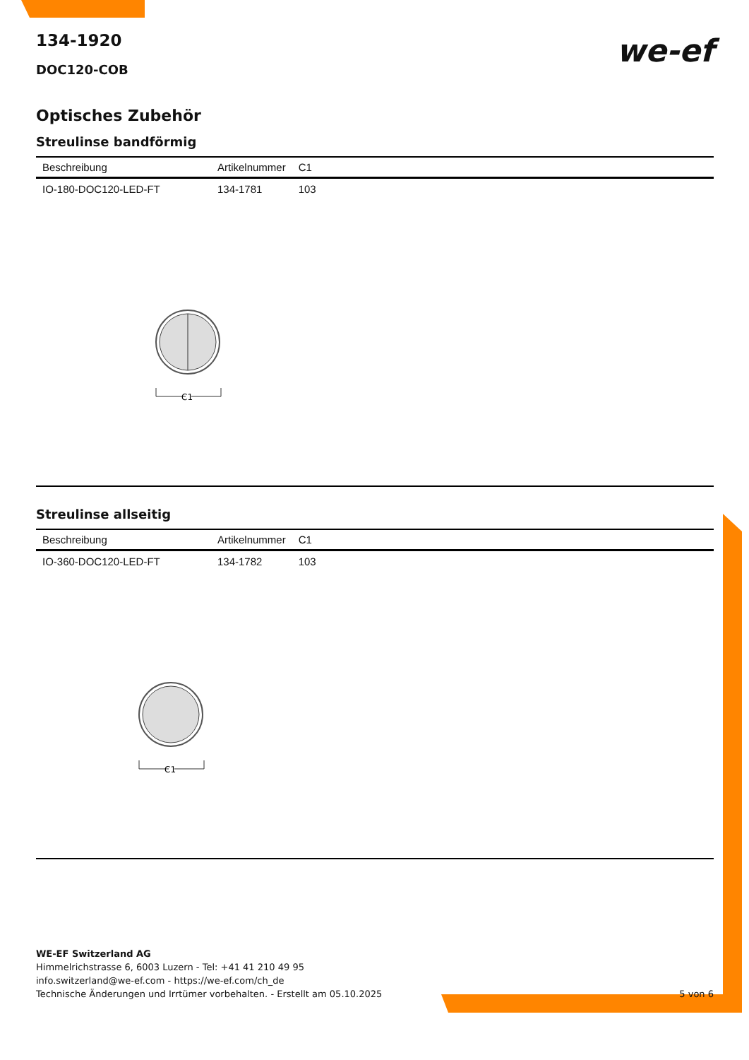we-ef
134-1920
DOC120-COB
Optisches Zubehör
Streulinse bandförmig
| Beschreibung | Artikelnummer | C1 |
| --- | --- | --- |
| IO-180-DOC120-LED-FT | 134-1781 | 103 |
C1
Streulinse allseitig
| Beschreibung | Artikelnummer | C1 |
| --- | --- | --- |
| IO-360-DOC120-LED-FT | 134-1782 | 103 |
C1
WE-EF Switzerland AG
Himmelrichstrasse 6, 6003 Luzern - Tel: +41 41 210 49 95
info.switzerland@we-ef.com - https://we-ef.com/ch_de
Technische Änderungen und Irrtümer vorbehalten. - Erstellt am 05.10.2025 5 von 6